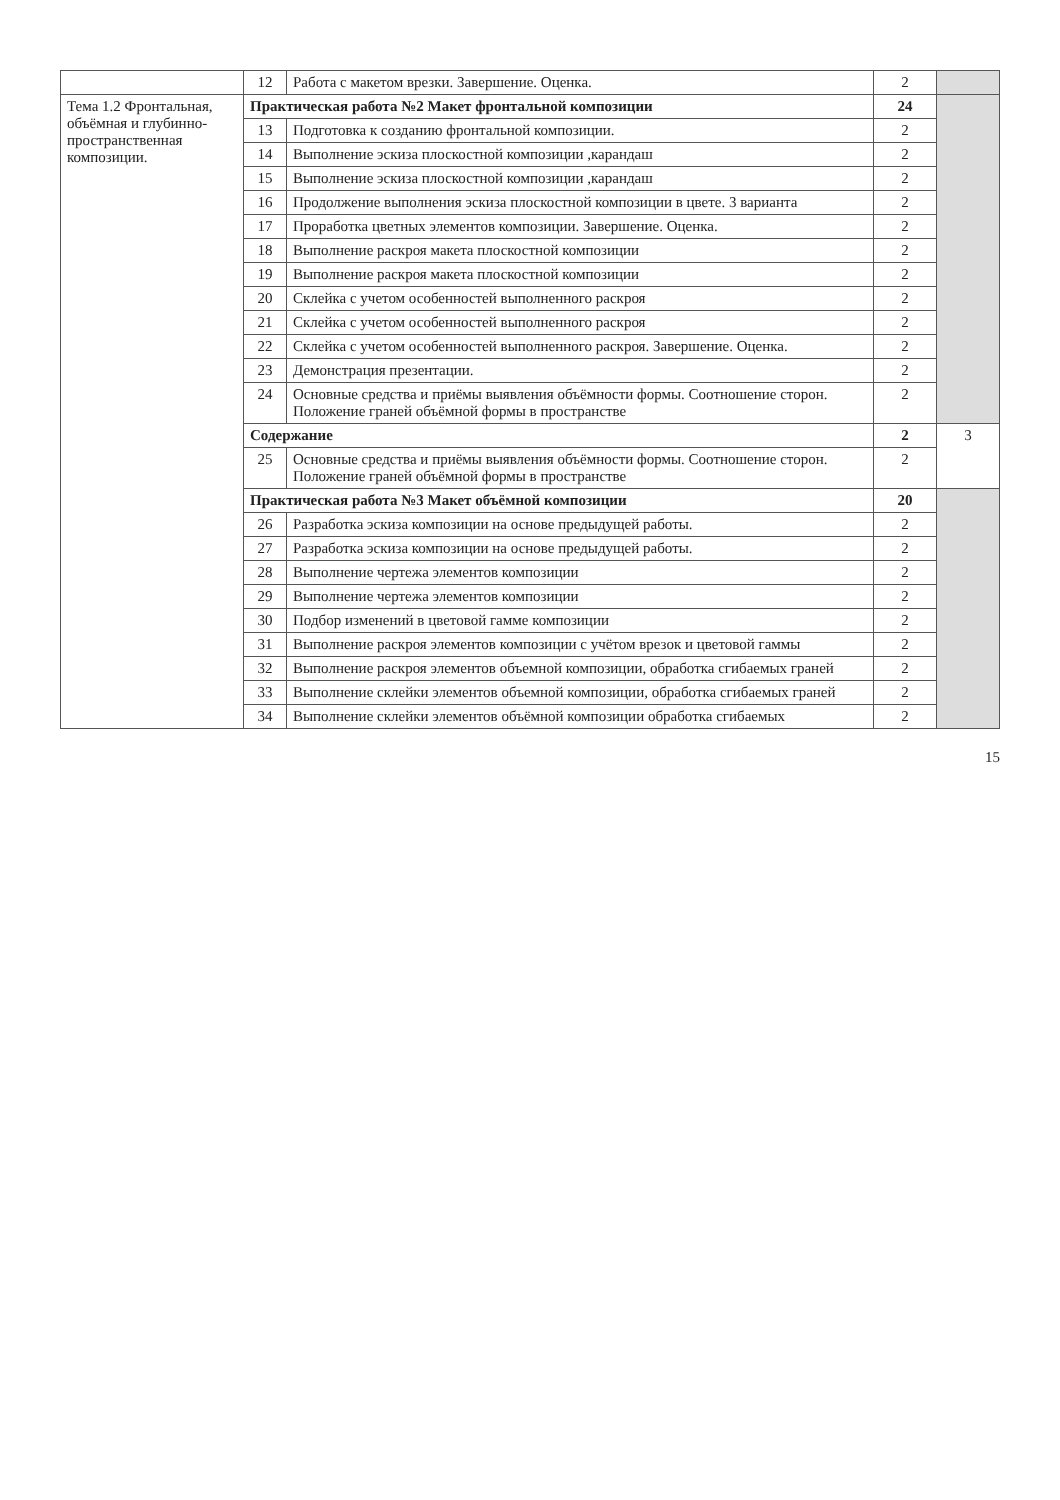| | 12 | Работа с макетом врезки. Завершение. Оценка. | 2 | |
| Тема 1.2 Фронтальная, объёмная и глубинно-пространственная композиции. | Практическая работа №2 Макет фронтальной композиции | | 24 | |
| | 13 | Подготовка к созданию фронтальной композиции. | 2 | |
| | 14 | Выполнение эскиза плоскостной композиции ,карандаш | 2 | |
| | 15 | Выполнение эскиза плоскостной композиции ,карандаш | 2 | |
| | 16 | Продолжение выполнения эскиза плоскостной композиции в цвете. 3 варианта | 2 | |
| | 17 | Проработка цветных элементов композиции. Завершение. Оценка. | 2 | |
| | 18 | Выполнение раскроя макета плоскостной композиции | 2 | |
| | 19 | Выполнение раскроя макета плоскостной композиции | 2 | |
| | 20 | Склейка с учетом особенностей выполненного раскроя | 2 | |
| | 21 | Склейка с учетом особенностей выполненного раскроя | 2 | |
| | 22 | Склейка с учетом особенностей выполненного раскроя. Завершение. Оценка. | 2 | |
| | 23 | Демонстрация презентации. | 2 | |
| | 24 | Основные средства и приёмы выявления объёмности формы. Соотношение сторон. Положение граней объёмной формы в пространстве | 2 | |
| | Содержание | | 2 | 3 |
| | 25 | Основные средства и приёмы выявления объёмности формы. Соотношение сторон. Положение граней объёмной формы в пространстве | 2 | |
| | Практическая работа №3 Макет объёмной композиции | | 20 | |
| | 26 | Разработка эскиза композиции на основе предыдущей работы. | 2 | |
| | 27 | Разработка эскиза композиции на основе предыдущей работы. | 2 | |
| | 28 | Выполнение чертежа элементов композиции | 2 | |
| | 29 | Выполнение чертежа элементов композиции | 2 | |
| | 30 | Подбор изменений в цветовой гамме композиции | 2 | |
| | 31 | Выполнение раскроя элементов композиции с учётом врезок и цветовой гаммы | 2 | |
| | 32 | Выполнение раскроя элементов объемной композиции, обработка сгибаемых граней | 2 | |
| | 33 | Выполнение склейки элементов объемной композиции, обработка сгибаемых граней | 2 | |
| | 34 | Выполнение склейки элементов объёмной композиции обработка сгибаемых | 2 | |
15